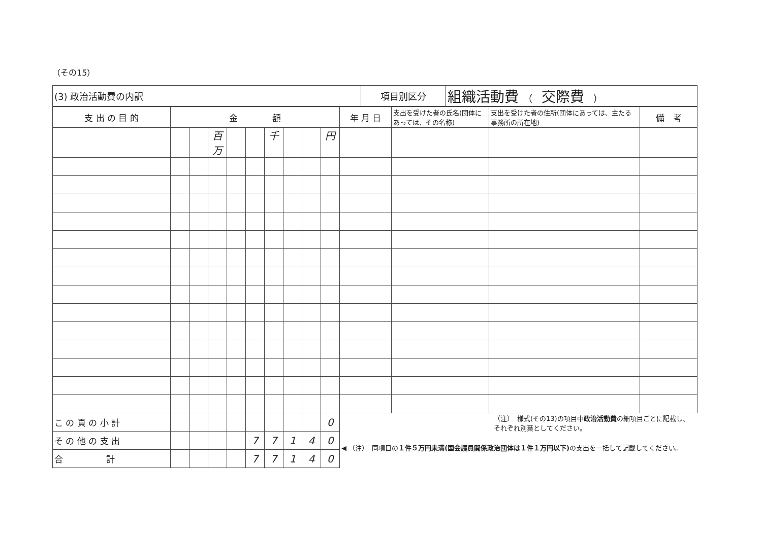（その15）
| (3) 政治活動費の内訳 | 項目別区分 | 組織活動費 （ 交際費 ） |
| 支 出 の 目 的 | 金 額 | | | | | | | | | 年 月 日 | 支出を受けた者の氏名(団体にあっては、その名称) | 支出を受けた者の住所(団体にあっては、主たる事務所の所在地) | 備 考 |
| --- | --- | --- | --- | --- | --- | --- | --- | --- | --- | --- | --- | --- | --- |
| | | | 百万 | | | 千 | | | 円 | | | | |
| こ の 頁 の 小 計 | | | | | | | | | 0 | （注） 様式(その13)の項目中 政治活動費 の細項目ごとに記載し、それぞれ別葉としてください。 ◀ （注） 同項目の １件５万円未満(国会議員関係政治団体は１件１万円以下) の支出を一括して記載してください。 | | | |
| そ の 他 の 支 出 | | | | | 7 | 7 | 1 | 4 | 0 | | | | |
| 合 計 | | | | | 7 | 7 | 1 | 4 | 0 | | | | |